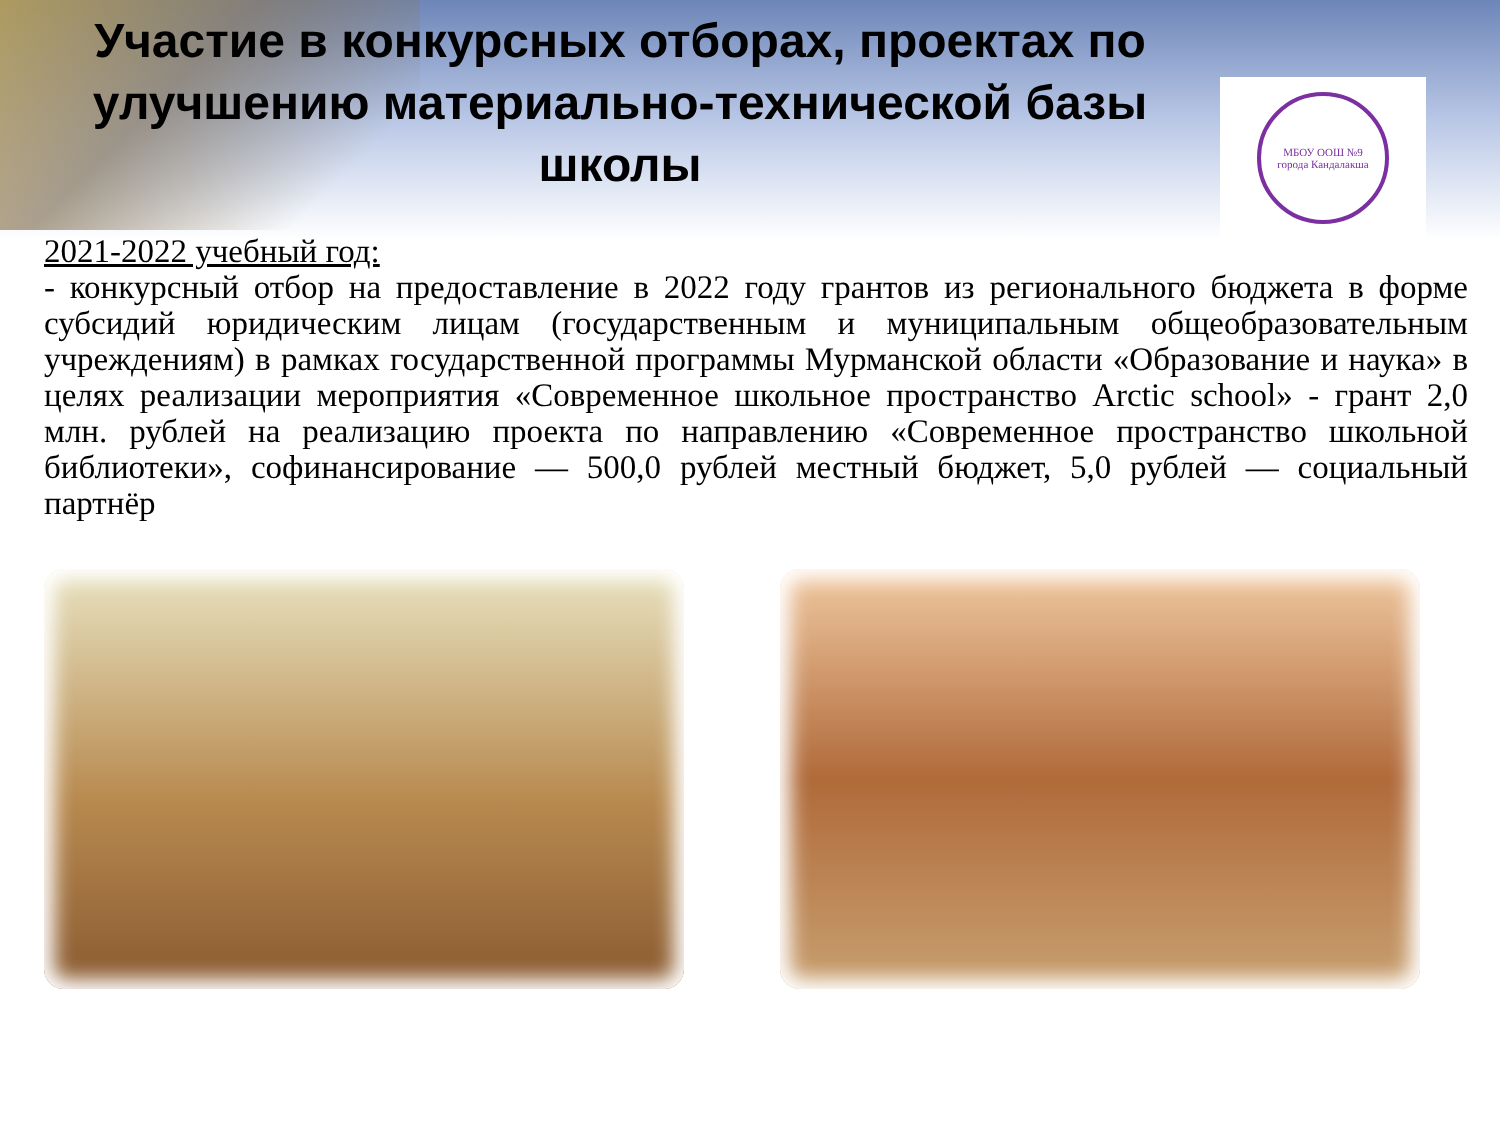Участие в конкурсных отборах, проектах по улучшению материально-технической базы школы
МБОУ ООШ №9
города Кандалакша
2021-2022 учебный год:
- конкурсный отбор на предоставление в 2022 году грантов из регионального бюджета в форме субсидий юридическим лицам (государственным и муниципальным общеобразовательным учреждениям) в рамках государственной программы Мурманской области «Образование и наука» в целях реализации мероприятия «Современное школьное пространство Arctic school» - грант 2,0 млн. рублей на реализацию проекта по направлению «Современное пространство школьной библиотеки», софинансирование — 500,0 рублей местный бюджет, 5,0 рублей — социальный партнёр